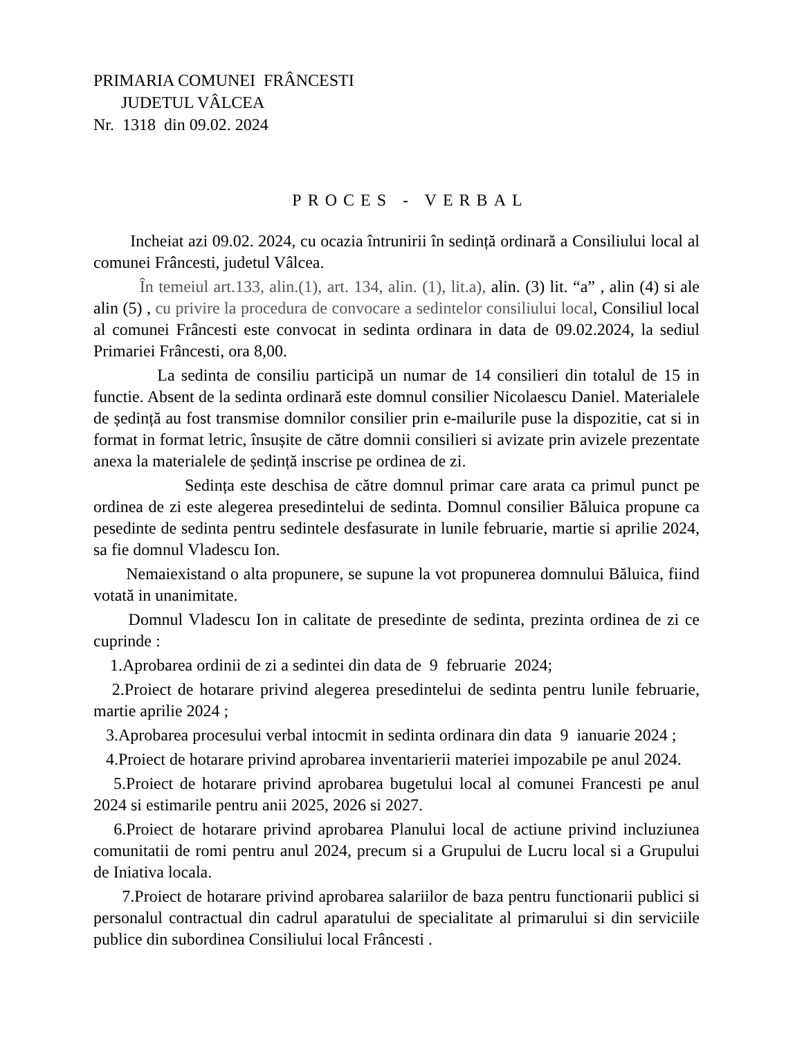PRIMARIA COMUNEI FRÂNCESTI
JUDETUL VÂLCEA
Nr. 1318 din 09.02. 2024
PROCES - VERBAL
Incheiat azi 09.02. 2024, cu ocazia întrunirii în sedință ordinară a Consiliului local al comunei Frâncesti, judetul Vâlcea.
În temeiul art.133, alin.(1), art. 134, alin. (1), lit.a), alin. (3) lit. “a” , alin (4) si ale alin (5) , cu privire la procedura de convocare a sedintelor consiliului local, Consiliul local al comunei Frâncesti este convocat in sedinta ordinara in data de 09.02.2024, la sediul Primariei Frâncesti, ora 8,00.
La sedinta de consiliu participă un numar de 14 consilieri din totalul de 15 in functie. Absent de la sedinta ordinară este domnul consilier Nicolaescu Daniel. Materialele de ședință au fost transmise domnilor consilier prin e-mailurile puse la dispozitie, cat si in format in format letric, însușite de către domnii consilieri si avizate prin avizele prezentate anexa la materialele de ședință inscrise pe ordinea de zi.
Sedința este deschisa de către domnul primar care arata ca primul punct pe ordinea de zi este alegerea presedintelui de sedinta. Domnul consilier Băluica propune ca pesedinte de sedinta pentru sedintele desfasurate in lunile februarie, martie si aprilie 2024, sa fie domnul Vladescu Ion.
Nemaiexistand o alta propunere, se supune la vot propunerea domnului Băluica, fiind votată in unanimitate.
Domnul Vladescu Ion in calitate de presedinte de sedinta, prezinta ordinea de zi ce cuprinde :
1.Aprobarea ordinii de zi a sedintei din data de 9 februarie 2024;
2.Proiect de hotarare privind alegerea presedintelui de sedinta pentru lunile februarie, martie aprilie 2024 ;
3.Aprobarea procesului verbal intocmit in sedinta ordinara din data 9 ianuarie 2024 ;
4.Proiect de hotarare privind aprobarea inventarierii materiei impozabile pe anul 2024.
5.Proiect de hotarare privind aprobarea bugetului local al comunei Francesti pe anul 2024 si estimarile pentru anii 2025, 2026 si 2027.
6.Proiect de hotarare privind aprobarea Planului local de actiune privind incluziunea comunitatii de romi pentru anul 2024, precum si a Grupului de Lucru local si a Grupului de Iniativa locala.
7.Proiect de hotarare privind aprobarea salariilor de baza pentru functionarii publici si personalul contractual din cadrul aparatului de specialitate al primarului si din serviciile publice din subordinea Consiliului local Frâncesti .